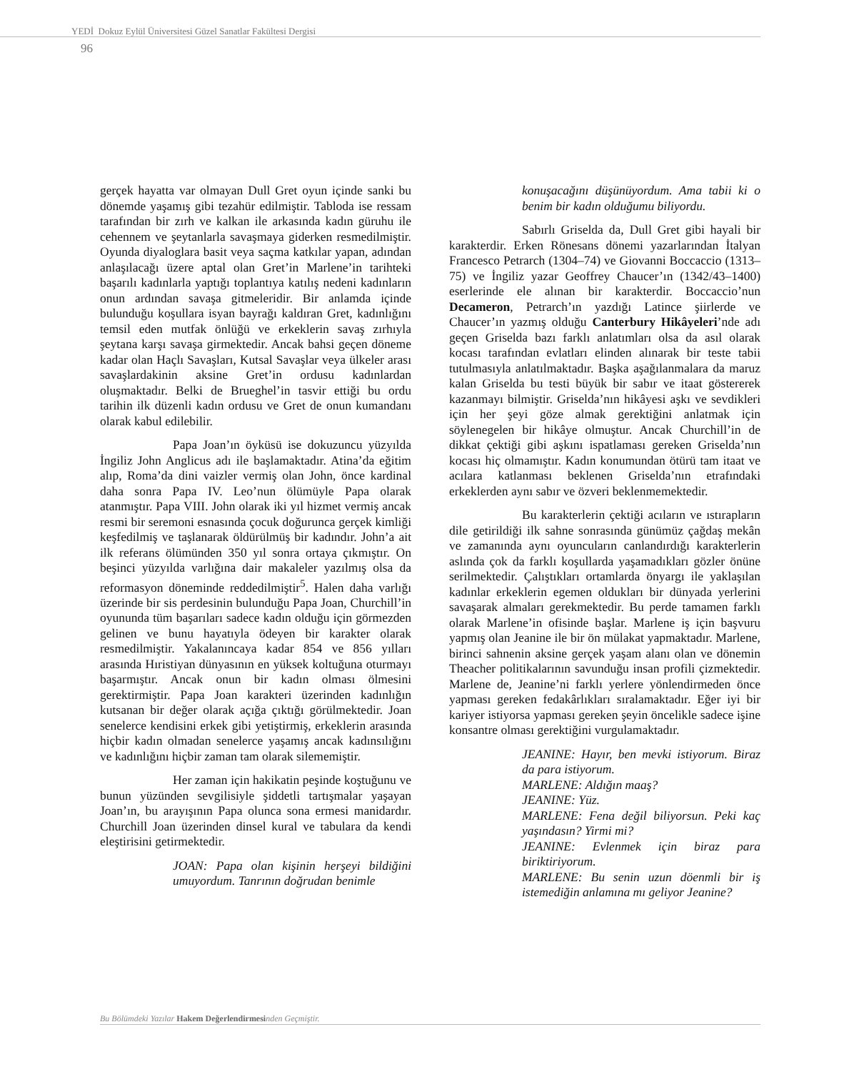YEDİ Dokuz Eylül Üniversitesi Güzel Sanatlar Fakültesi Dergisi
96
gerçek hayatta var olmayan Dull Gret oyun içinde sanki bu dönemde yaşamış gibi tezahür edilmiştir. Tabloda ise ressam tarafından bir zırh ve kalkan ile arkasında kadın güruhu ile cehennem ve şeytanlarla savaşmaya giderken resmedilmiştir. Oyunda diyaloglara basit veya saçma katkılar yapan, adından anlaşılacağı üzere aptal olan Gret’in Marlene’in tarihteki başarılı kadınlarla yaptığı toplantıya katılış nedeni kadınların onun ardından savaşa gitmeleridir. Bir anlamda içinde bulunduğu koşullara isyan bayrağı kaldıran Gret, kadınlığını temsil eden mutfak önlüğü ve erkeklerin savaş zırhıyla şeytana karşı savaşa girmektedir. Ancak bahsi geçen döneme kadar olan Haçlı Savaşları, Kutsal Savaşlar veya ülkeler arası savaşlardakinin aksine Gret’in ordusu kadınlardan oluşmaktadır. Belki de Brueghel’in tasvir ettiği bu ordu tarihin ilk düzenli kadın ordusu ve Gret de onun kumandanı olarak kabul edilebilir.
Papa Joan’ın öyküsü ise dokuzuncu yüzyılda İngiliz John Anglicus adı ile başlamaktadır. Atina’da eğitim alıp, Roma’da dini vaizler vermiş olan John, önce kardinal daha sonra Papa IV. Leo’nun ölümüyle Papa olarak atanmıştır. Papa VIII. John olarak iki yıl hizmet vermiş ancak resmi bir seremoni esnasında çocuk doğurunca gerçek kimliği keşfedilmiş ve taşlanarak öldürülmüş bir kadındır. John’a ait ilk referans ölümünden 350 yıl sonra ortaya çıkmıştır. On beşinci yüzyılda varlığına dair makaleler yazılmış olsa da reformasyon döneminde reddedilmiştir<sup>5</sup>. Halen daha varlığı üzerinde bir sis perdesinin bulunduğu Papa Joan, Churchill’in oyununda tüm başarıları sadece kadın olduğu için görmezden gelinen ve bunu hayatıyla ödeyen bir karakter olarak resmedilmiştir. Yakalanıncaya kadar 854 ve 856 yılları arasında Hıristiyan dünyasının en yüksek koltuğuna oturmayı başarmıştır. Ancak onun bir kadın olması ölmesini gerektirmiştir. Papa Joan karakteri üzerinden kadınlığın kutsanan bir değer olarak açığa çıktığı görülmektedir. Joan senelerce kendisini erkek gibi yetiştirmiş, erkeklerin arasında hiçbir kadın olmadan senelerce yaşamış ancak kadınsılığını ve kadınlığını hiçbir zaman tam olarak silememiştir.
Her zaman için hakikatin peşinde koştuğunu ve bunun yüzünden sevgilisiyle şiddetli tartışmalar yaşayan Joan’ın, bu arayışının Papa olunca sona ermesi manidardır. Churchill Joan üzerinden dinsel kural ve tabulara da kendi eleştirisini getirmektedir.
JOAN: Papa olan kişinin herşeyi bildiğini umuyordum. Tanrının doğrudan benimle
konuşacağını düşünüyordum. Ama tabii ki o benim bir kadın olduğumu biliyordu.
Sabırlı Griselda da, Dull Gret gibi hayali bir karakterdir. Erken Rönesans dönemi yazarlarından İtalyan Francesco Petrarch (1304–74) ve Giovanni Boccaccio (1313–75) ve İngiliz yazar Geoffrey Chaucer’ın (1342/43–1400) eserlerinde ele alınan bir karakterdir. Boccaccio’nun Decameron, Petrarch’ın yazdığı Latince şiirlerde ve Chaucer’ın yazmış olduğu Canterbury Hikâyeleri’nde adı geçen Griselda bazı farklı anlatımları olsa da asıl olarak kocası tarafından evlatları elinden alınarak bir teste tabii tutulmasıyla anlatılmaktadır. Başka aşağılanmalara da maruz kalan Griselda bu testi büyük bir sabır ve itaat göstererek kazanmayı bilmiştir. Griselda’nın hikâyesi aşkı ve sevdikleri için her şeyi göze almak gerektiğini anlatmak için söylenegelen bir hikâye olmuştur. Ancak Churchill’in de dikkat çektiği gibi aşkını ispatlaması gereken Griselda’nın kocası hiç olmamıştır. Kadın konumundan ötürü tam itaat ve acılara katlanması beklenen Griselda’nın etrafındaki erkeklerden aynı sabır ve özveri beklenmemektedir.
Bu karakterlerin çektiği acıların ve ıstırapların dile getirildiği ilk sahne sonrasında günümüz çağdaş mekân ve zamanında aynı oyuncuların canlandırdığı karakterlerin aslında çok da farklı koşullarda yaşamadıkları gözler önüne serilmektedir. Çalıştıkları ortamlarda önyargı ile yaklaşılan kadınlar erkeklerin egemen oldukları bir dünyada yerlerini savaşarak almaları gerekmektedir. Bu perde tamamen farklı olarak Marlene’in ofisinde başlar. Marlene iş için başvuru yapmış olan Jeanine ile bir ön mülakat yapmaktadır. Marlene, birinci sahnenin aksine gerçek yaşam alanı olan ve dönemin Theacher politikalarının savunduğu insan profili çizmektedir. Marlene de, Jeanine’ni farklı yerlere yönlendirmeden önce yapması gereken fedakârlıkları sıralamaktadır. Eğer iyi bir kariyer istiyorsa yapması gereken şeyin öncelikle sadece işine konsantre olması gerektiğini vurgulamaktadır.
JEANINE: Hayır, ben mevki istiyorum. Biraz da para istiyorum.
MARLENE: Aldığın maaş?
JEANINE: Yüz.
MARLENE: Fena değil biliyorsun. Peki kaç yaşındasın? Yirmi mi?
JEANINE: Evlenmek için biraz para biriktiriyorum.
MARLENE: Bu senin uzun döenmli bir iş istemediğin anlamına mı geliyor Jeanine?
Bu Bölümdeki Yazılar Hakem Değerlendirmesinden Geçmiştir.